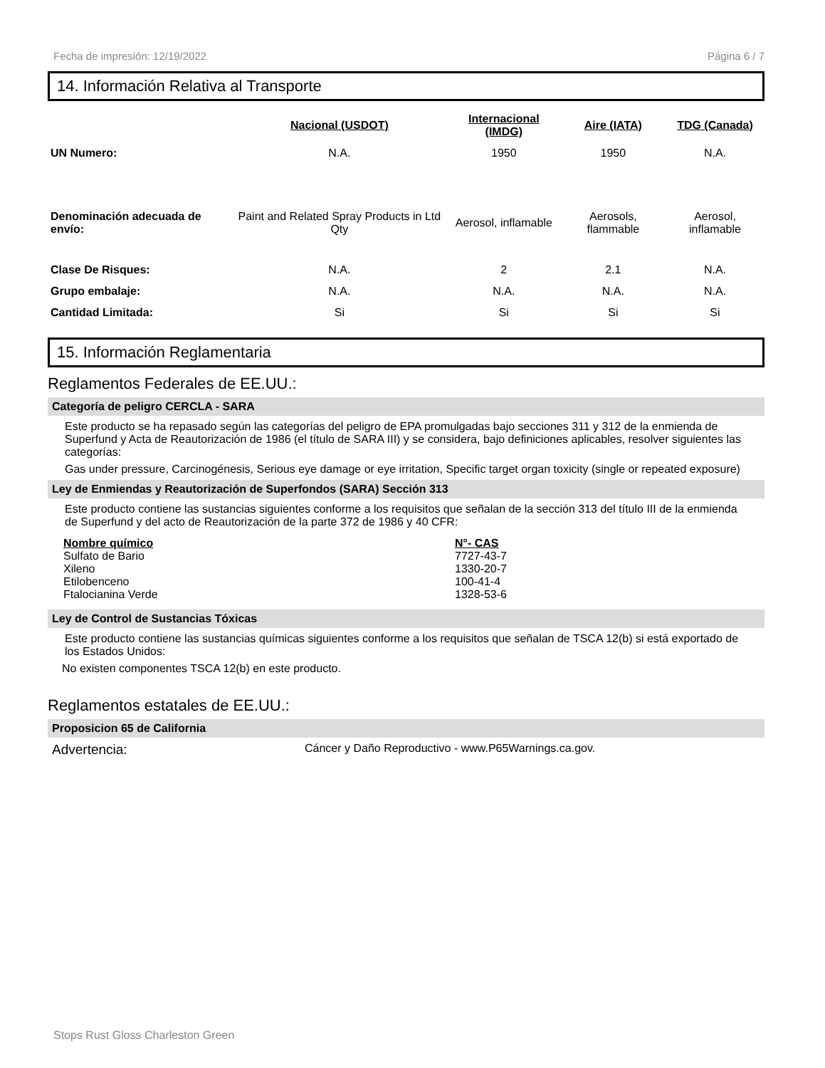Fecha de impresión: 12/19/2022 Página 6 / 7
14. Información Relativa al Transporte
| | Nacional (USDOT) | Internacional (IMDG) | Aire (IATA) | TDG (Canada) |
| --- | --- | --- | --- | --- |
| UN Numero: | N.A. | 1950 | 1950 | N.A. |
| Denominación adecuada de envío: | Paint and Related Spray Products in Ltd Qty | Aerosol, inflamable | Aerosols, flammable | Aerosol, inflamable |
| Clase De Risques: | N.A. | 2 | 2.1 | N.A. |
| Grupo embalaje: | N.A. | N.A. | N.A. | N.A. |
| Cantidad Limitada: | Si | Si | Si | Si |
15. Información Reglamentaria
Reglamentos Federales de EE.UU.:
Categoría de peligro CERCLA - SARA
Este producto se ha repasado según las categorías del peligro de EPA promulgadas bajo secciones 311 y 312 de la enmienda de Superfund y Acta de Reautorización de 1986 (el título de SARA III) y se considera, bajo definiciones aplicables, resolver siguientes las categorías:
Gas under pressure, Carcinogénesis, Serious eye damage or eye irritation, Specific target organ toxicity (single or repeated exposure)
Ley de Enmiendas y Reautorización de Superfondos (SARA) Sección 313
Este producto contiene las sustancias siguientes conforme a los requisitos que señalan de la sección 313 del título III de la enmienda de Superfund y del acto de Reautorización de la parte 372 de 1986 y 40 CFR:
Nombre químico N°- CAS Sulfato de Bario 7727-43-7 Xileno 1330-20-7 Etilobenceno 100-41-4 Ftalocianina Verde 1328-53-6
Ley de Control de Sustancias Tóxicas
Este producto contiene las sustancias químicas siguientes conforme a los requisitos que señalan de TSCA 12(b) si está exportado de los Estados Unidos:
No existen componentes TSCA 12(b) en este producto.
Reglamentos estatales de EE.UU.:
Proposicion 65 de California
Advertencia: Cáncer y Daño Reproductivo - www.P65Warnings.ca.gov.
Stops Rust Gloss Charleston Green